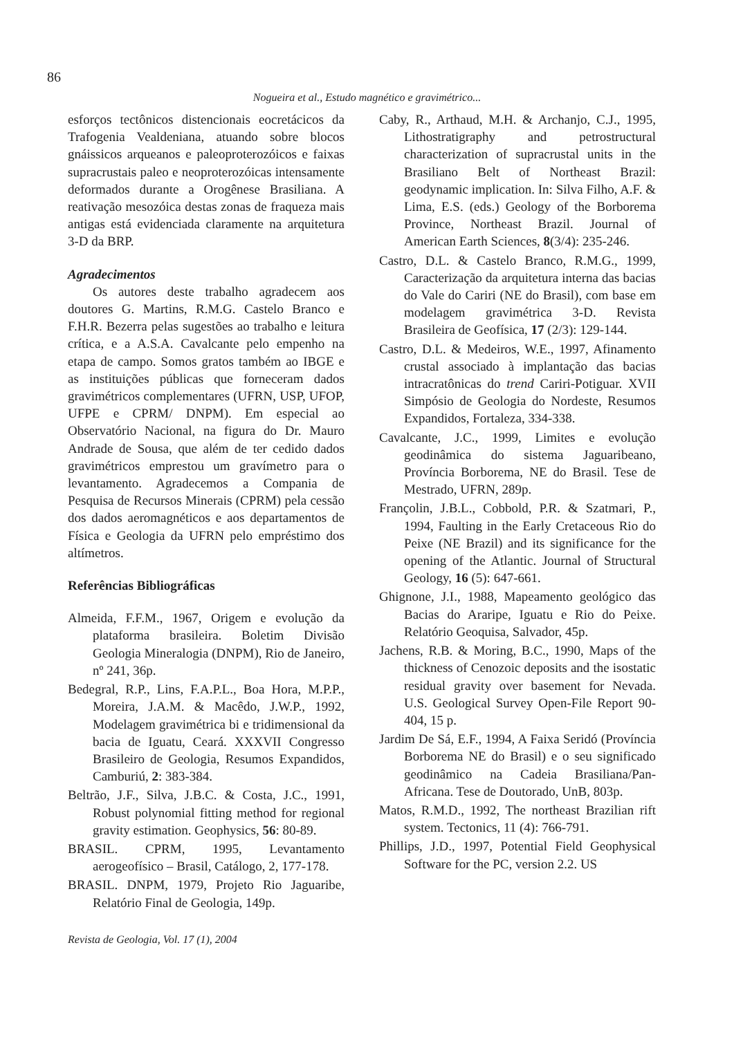86
Nogueira et al., Estudo magnético e gravimétrico...
esforços tectônicos distencionais eocretácicos da Trafogenia Vealdeniana, atuando sobre blocos gnáissicos arqueanos e paleoproterozóicos e faixas supracrustais paleo e neoproterozóicas intensamente deformados durante a Orogênese Brasiliana. A reativação mesozóica destas zonas de fraqueza mais antigas está evidenciada claramente na arquitetura 3-D da BRP.
Agradecimentos
Os autores deste trabalho agradecem aos doutores G. Martins, R.M.G. Castelo Branco e F.H.R. Bezerra pelas sugestões ao trabalho e leitura crítica, e a A.S.A. Cavalcante pelo empenho na etapa de campo. Somos gratos também ao IBGE e as instituições públicas que forneceram dados gravimétricos complementares (UFRN, USP, UFOP, UFPE e CPRM/ DNPM). Em especial ao Observatório Nacional, na figura do Dr. Mauro Andrade de Sousa, que além de ter cedido dados gravimétricos emprestou um gravímetro para o levantamento. Agradecemos a Compania de Pesquisa de Recursos Minerais (CPRM) pela cessão dos dados aeromagnéticos e aos departamentos de Física e Geologia da UFRN pelo empréstimo dos altímetros.
Referências Bibliográficas
Almeida, F.F.M., 1967, Origem e evolução da plataforma brasileira. Boletim Divisão Geologia Mineralogia (DNPM), Rio de Janeiro, nº 241, 36p.
Bedegral, R.P., Lins, F.A.P.L., Boa Hora, M.P.P., Moreira, J.A.M. & Macêdo, J.W.P., 1992, Modelagem gravimétrica bi e tridimensional da bacia de Iguatu, Ceará. XXXVII Congresso Brasileiro de Geologia, Resumos Expandidos, Camburiú, 2: 383-384.
Beltrão, J.F., Silva, J.B.C. & Costa, J.C., 1991, Robust polynomial fitting method for regional gravity estimation. Geophysics, 56: 80-89.
BRASIL. CPRM, 1995, Levantamento aerogeofísico – Brasil, Catálogo, 2, 177-178.
BRASIL. DNPM, 1979, Projeto Rio Jaguaribe, Relatório Final de Geologia, 149p.
Caby, R., Arthaud, M.H. & Archanjo, C.J., 1995, Lithostratigraphy and petrostructural characterization of supracrustal units in the Brasiliano Belt of Northeast Brazil: geodynamic implication. In: Silva Filho, A.F. & Lima, E.S. (eds.) Geology of the Borborema Province, Northeast Brazil. Journal of American Earth Sciences, 8(3/4): 235-246.
Castro, D.L. & Castelo Branco, R.M.G., 1999, Caracterização da arquitetura interna das bacias do Vale do Cariri (NE do Brasil), com base em modelagem gravimétrica 3-D. Revista Brasileira de Geofísica, 17 (2/3): 129-144.
Castro, D.L. & Medeiros, W.E., 1997, Afinamento crustal associado à implantação das bacias intracratônicas do trend Cariri-Potiguar. XVII Simpósio de Geologia do Nordeste, Resumos Expandidos, Fortaleza, 334-338.
Cavalcante, J.C., 1999, Limites e evolução geodinâmica do sistema Jaguaribeano, Província Borborema, NE do Brasil. Tese de Mestrado, UFRN, 289p.
Françolin, J.B.L., Cobbold, P.R. & Szatmari, P., 1994, Faulting in the Early Cretaceous Rio do Peixe (NE Brazil) and its significance for the opening of the Atlantic. Journal of Structural Geology, 16 (5): 647-661.
Ghignone, J.I., 1988, Mapeamento geológico das Bacias do Araripe, Iguatu e Rio do Peixe. Relatório Geoquisa, Salvador, 45p.
Jachens, R.B. & Moring, B.C., 1990, Maps of the thickness of Cenozoic deposits and the isostatic residual gravity over basement for Nevada. U.S. Geological Survey Open-File Report 90-404, 15 p.
Jardim De Sá, E.F., 1994, A Faixa Seridó (Província Borborema NE do Brasil) e o seu significado geodinâmico na Cadeia Brasiliana/Pan-Africana. Tese de Doutorado, UnB, 803p.
Matos, R.M.D., 1992, The northeast Brazilian rift system. Tectonics, 11 (4): 766-791.
Phillips, J.D., 1997, Potential Field Geophysical Software for the PC, version 2.2. US
Revista de Geologia, Vol. 17 (1), 2004